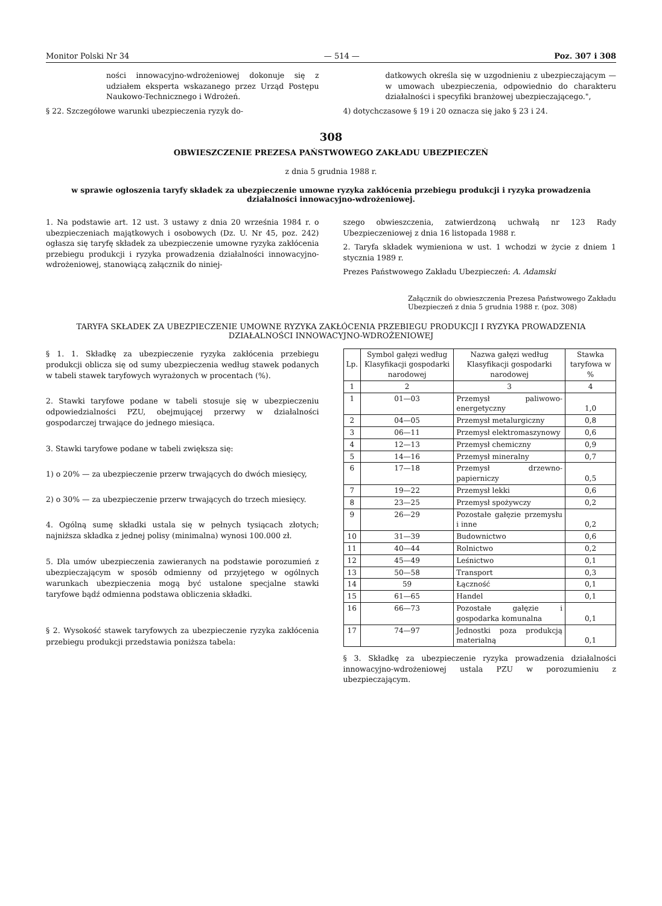Monitor Polski Nr 34 — 514 — Poz. 307 i 308
ności innowacyjno-wdrożeniowej dokonuje się z udziałem eksperta wskazanego przez Urząd Postępu Naukowo-Technicznego i Wdrożeń.
§ 22. Szczegółowe warunki ubezpieczenia ryzyk do-
datkowych określa się w uzgodnieniu z ubezpieczającym — w umowach ubezpieczenia, odpowiednio do charakteru działalności i specyfiki branżowej ubezpieczającego.",
4) dotychczasowe § 19 i 20 oznacza się jako § 23 i 24.
308
OBWIESZCZENIE PREZESA PAŃSTWOWEGO ZAKŁADU UBEZPIECZEŃ
z dnia 5 grudnia 1988 r.
w sprawie ogłoszenia taryfy składek za ubezpieczenie umowne ryzyka zakłócenia przebiegu produkcji i ryzyka prowadzenia działalności innowacyjno-wdrożeniowej.
1. Na podstawie art. 12 ust. 3 ustawy z dnia 20 września 1984 r. o ubezpieczeniach majątkowych i osobowych (Dz. U. Nr 45, poz. 242) ogłasza się taryfę składek za ubezpieczenie umowne ryzyka zakłócenia przebiegu produkcji i ryzyka prowadzenia działalności innowacyjno-wdrożeniowej, stanowiącą załącznik do niniej-
szego obwieszczenia, zatwierdzoną uchwałą nr 123 Rady Ubezpieczeniowej z dnia 16 listopada 1988 r.
2. Taryfa składek wymieniona w ust. 1 wchodzi w życie z dniem 1 stycznia 1989 r.
Prezes Państwowego Zakładu Ubezpieczeń: A. Adamski
Załącznik do obwieszczenia Prezesa Państwowego Zakładu Ubezpieczeń z dnia 5 grudnia 1988 r. (poz. 308)
TARYFA SKŁADEK ZA UBEZPIECZENIE UMOWNE RYZYKA ZAKŁÓCENIA PRZEBIEGU PRODUKCJI I RYZYKA PROWADZENIA DZIAŁALNOŚCI INNOWACYJNO-WDROŻENIOWEJ
§ 1. 1. Składkę za ubezpieczenie ryzyka zakłócenia przebiegu produkcji oblicza się od sumy ubezpieczenia według stawek podanych w tabeli stawek taryfowych wyrażonych w procentach (%).
2. Stawki taryfowe podane w tabeli stosuje się w ubezpieczeniu odpowiedzialności PZU, obejmującej przerwy w działalności gospodarczej trwające do jednego miesiąca.
3. Stawki taryfowe podane w tabeli zwiększa się:
1) o 20% — za ubezpieczenie przerw trwających do dwóch miesięcy,
2) o 30% — za ubezpieczenie przerw trwających do trzech miesięcy.
4. Ogólną sumę składki ustala się w pełnych tysiącach złotych; najniższa składka z jednej polisy (minimalna) wynosi 100.000 zł.
5. Dla umów ubezpieczenia zawieranych na podstawie porozumień z ubezpieczającym w sposób odmienny od przyjętego w ogólnych warunkach ubezpieczenia mogą być ustalone specjalne stawki taryfowe bądź odmienna podstawa obliczenia składki.
§ 2. Wysokość stawek taryfowych za ubezpieczenie ryzyka zakłócenia przebiegu produkcji przedstawia poniższa tabela:
| Lp. | Symbol gałęzi według Klasyfikacji gospodarki narodowej | Nazwa gałęzi według Klasyfikacji gospodarki narodowej | Stawka taryfowa w % |
| --- | --- | --- | --- |
| 1 | 2 | 3 | 4 |
| 1 | 01—03 | Przemysł paliwowo-energetyczny | 1,0 |
| 2 | 04—05 | Przemysł metalurgiczny | 0,8 |
| 3 | 06—11 | Przemysł elektromaszynowy | 0,6 |
| 4 | 12—13 | Przemysł chemiczny | 0,9 |
| 5 | 14—16 | Przemysł mineralny | 0,7 |
| 6 | 17—18 | Przemysł drzewno-papierniczy | 0,5 |
| 7 | 19—22 | Przemysł lekki | 0,6 |
| 8 | 23—25 | Przemysł spożywczy | 0,2 |
| 9 | 26—29 | Pozostałe gałęzie przemysłu i inne | 0,2 |
| 10 | 31—39 | Budownictwo | 0,6 |
| 11 | 40—44 | Rolnictwo | 0,2 |
| 12 | 45—49 | Leśnictwo | 0,1 |
| 13 | 50—58 | Transport | 0,3 |
| 14 | 59 | Łączność | 0,1 |
| 15 | 61—65 | Handel | 0,1 |
| 16 | 66—73 | Pozostałe gałęzie i gospodarka komunalna | 0,1 |
| 17 | 74—97 | Jednostki poza produkcją materialną | 0,1 |
§ 3. Składkę za ubezpieczenie ryzyka prowadzenia działalności innowacyjno-wdrożeniowej ustala PZU w porozumieniu z ubezpieczającym.